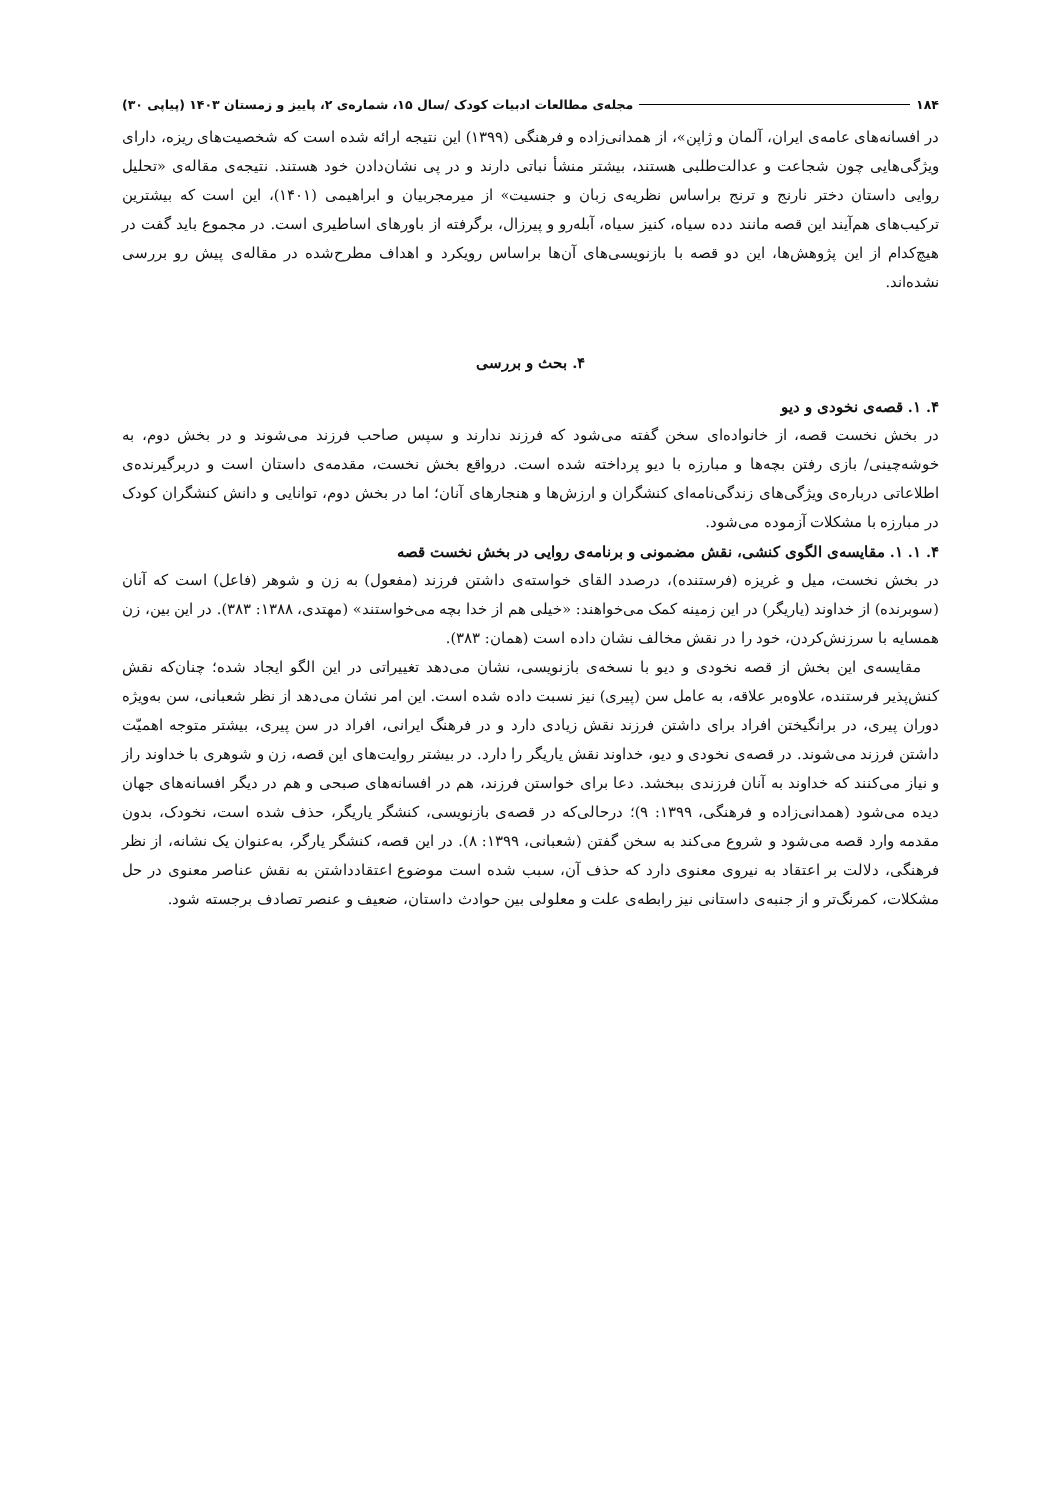۱۸۴ مجله‌ی مطالعات ادبیات کودک /سال ۱۵، شماره‌ی ۲، پاییز و زمستان ۱۴۰۳ (پیاپی ۳۰)
در افسانه‌های عامه‌ی ایران، آلمان و ژاپن»، از همدانی‌زاده و فرهنگی (۱۳۹۹) این نتیجه ارائه شده است که شخصیت‌های ریزه، دارای ویژگی‌هایی چون شجاعت و عدالت‌طلبی هستند، بیشتر منشأ نباتی دارند و در پی نشان‌دادن خود هستند. نتیجه‌ی مقاله‌ی «تحلیل روایی داستان دختر نارنج و ترنج براساس نظریه‌ی زبان و جنسیت» از میرمجربیان و ابراهیمی (۱۴۰۱)، این است که بیشترین ترکیب‌های هم‌آیند این قصه مانند دده سیاه، کنیز سیاه، آبله‌رو و پیرزال، برگرفته از باورهای اساطیری است. در مجموع باید گفت در هیچ‌کدام از این پژوهش‌ها، این دو قصه با بازنویسی‌های آن‌ها براساس رویکرد و اهداف مطرح‌شده در مقاله‌ی پیش رو بررسی نشده‌اند.
۴. بحث و بررسی
۴. ۱. قصه‌ی نخودی و دیو
در بخش نخست قصه، از خانواده‌ای سخن گفته می‌شود که فرزند ندارند و سپس صاحب فرزند می‌شوند و در بخش دوم، به خوشه‌چینی/ بازی رفتن بچه‌ها و مبارزه با دیو پرداخته شده است. درواقع بخش نخست، مقدمه‌ی داستان است و دربرگیرنده‌ی اطلاعاتی درباره‌ی ویژگی‌های زندگی‌نامه‌ای کنشگران و ارزش‌ها و هنجارهای آنان؛ اما در بخش دوم، توانایی و دانش کنشگران کودک در مبارزه با مشکلات آزموده می‌شود.
۴. ۱. ۱. مقایسه‌ی الگوی کنشی، نقش مضمونی و برنامه‌ی روایی در بخش نخست قصه
در بخش نخست، میل و غریزه (فرستنده)، درصدد القای خواسته‌ی داشتن فرزند (مفعول) به زن و شوهر (فاعل) است که آنان (سوبرنده) از خداوند (یاریگر) در این زمینه کمک می‌خواهند: «خیلی هم از خدا بچه می‌خواستند» (مهتدی، ۱۳۸۸: ۳۸۳). در این بین، زن همسایه با سرزنش‌کردن، خود را در نقش مخالف نشان داده است (همان: ۳۸۳).
مقایسه‌ی این بخش از قصه نخودی و دیو با نسخه‌ی بازنویسی، نشان می‌دهد تغییراتی در این الگو ایجاد شده؛ چنان‌که نقش کنش‌پذیر فرستنده، علاوه‌بر علاقه، به عامل سن (پیری) نیز نسبت داده شده است. این امر نشان می‌دهد از نظر شعبانی، سن به‌ویژه دوران پیری، در برانگیختن افراد برای داشتن فرزند نقش زیادی دارد و در فرهنگ ایرانی، افراد در سن پیری، بیشتر متوجه اهمیّت داشتن فرزند می‌شوند. در قصه‌ی نخودی و دیو، خداوند نقش یاریگر را دارد. در بیشتر روایت‌های این قصه، زن و شوهری با خداوند راز و نیاز می‌کنند که خداوند به آنان فرزندی ببخشد. دعا برای خواستن فرزند، هم در افسانه‌های صبحی و هم در دیگر افسانه‌های جهان دیده می‌شود (همدانی‌زاده و فرهنگی، ۱۳۹۹: ۹)؛ درحالی‌که در قصه‌ی بازنویسی، کنشگر یاریگر، حذف شده است، نخودک، بدون مقدمه وارد قصه می‌شود و شروع می‌کند به سخن گفتن (شعبانی، ۱۳۹۹: ۸). در این قصه، کنشگر یارگر، به‌عنوان یک نشانه، از نظر فرهنگی، دلالت بر اعتقاد به نیروی معنوی دارد که حذف آن، سبب شده است موضوع اعتقادداشتن به نقش عناصر معنوی در حل مشکلات، کمرنگ‌تر و از جنبه‌ی داستانی نیز رابطه‌ی علت و معلولی بین حوادث داستان، ضعیف و عنصر تصادف برجسته شود.